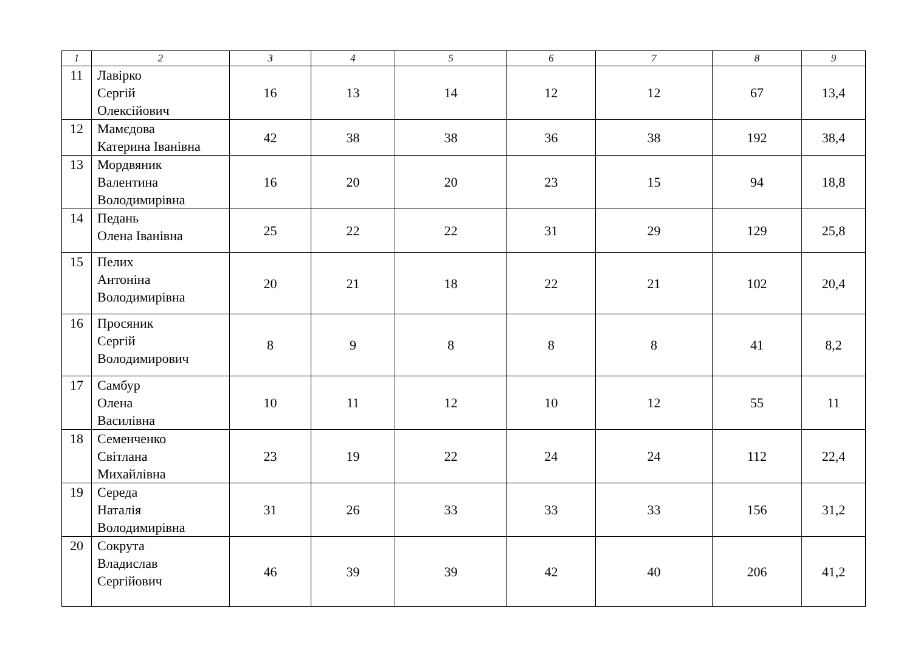| 1 | 2 | 3 | 4 | 5 | 6 | 7 | 8 | 9 |
| --- | --- | --- | --- | --- | --- | --- | --- | --- |
| 11 | Лавірко Сергій Олексійович | 16 | 13 | 14 | 12 | 12 | 67 | 13,4 |
| 12 | Мамєдова Катерина Іванівна | 42 | 38 | 38 | 36 | 38 | 192 | 38,4 |
| 13 | Мордвяник Валентина Володимирівна | 16 | 20 | 20 | 23 | 15 | 94 | 18,8 |
| 14 | Педань Олена Іванівна | 25 | 22 | 22 | 31 | 29 | 129 | 25,8 |
| 15 | Пелих Антоніна Володимирівна | 20 | 21 | 18 | 22 | 21 | 102 | 20,4 |
| 16 | Просяник Сергій Володимирович | 8 | 9 | 8 | 8 | 8 | 41 | 8,2 |
| 17 | Самбур Олена Василівна | 10 | 11 | 12 | 10 | 12 | 55 | 11 |
| 18 | Семенченко Світлана Михайлівна | 23 | 19 | 22 | 24 | 24 | 112 | 22,4 |
| 19 | Середа Наталія Володимирівна | 31 | 26 | 33 | 33 | 33 | 156 | 31,2 |
| 20 | Сокрута Владислав Сергійович | 46 | 39 | 39 | 42 | 40 | 206 | 41,2 |